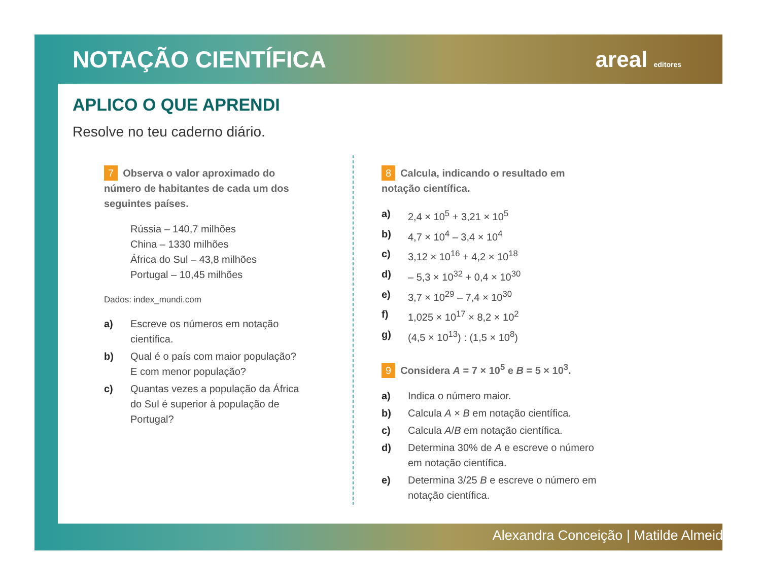NOTAÇÃO CIENTÍFICA areal editores
APLICO O QUE APRENDI
Resolve no teu caderno diário.
7 Observa o valor aproximado do número de habitantes de cada um dos seguintes países.
Rússia – 140,7 milhões
China – 1330 milhões
África do Sul – 43,8 milhões
Portugal – 10,45 milhões
Dados: index_mundi.com
a) Escreve os números em notação científica.
b) Qual é o país com maior população?
E com menor população?
c) Quantas vezes a população da África do Sul é superior à população de Portugal?
8 Calcula, indicando o resultado em notação científica.
a) 2,4 × 10<sup>5</sup> + 3,21 × 10<sup>5</sup>
b) 4,7 × 10<sup>4</sup> – 3,4 × 10<sup>4</sup>
c) 3,12 × 10<sup>16</sup> + 4,2 × 10<sup>18</sup>
d) – 5,3 × 10<sup>32</sup> + 0,4 × 10<sup>30</sup>
e) 3,7 × 10<sup>29</sup> – 7,4 × 10<sup>30</sup>
f) 1,025 × 10<sup>17</sup> × 8,2 × 10<sup>2</sup>
g) (4,5 × 10<sup>13</sup>) : (1,5 × 10<sup>8</sup>)
9 Considera A = 7 × 10<sup>5</sup> e B = 5 × 10<sup>3</sup>.
a) Indica o número maior.
b) Calcula A × B em notação científica.
c) Calcula A/B em notação científica.
d) Determina 30% de A e escreve o número em notação científica.
e) Determina 3/25 B e escreve o número em notação científica.
Alexandra Conceição | Matilde Almeida